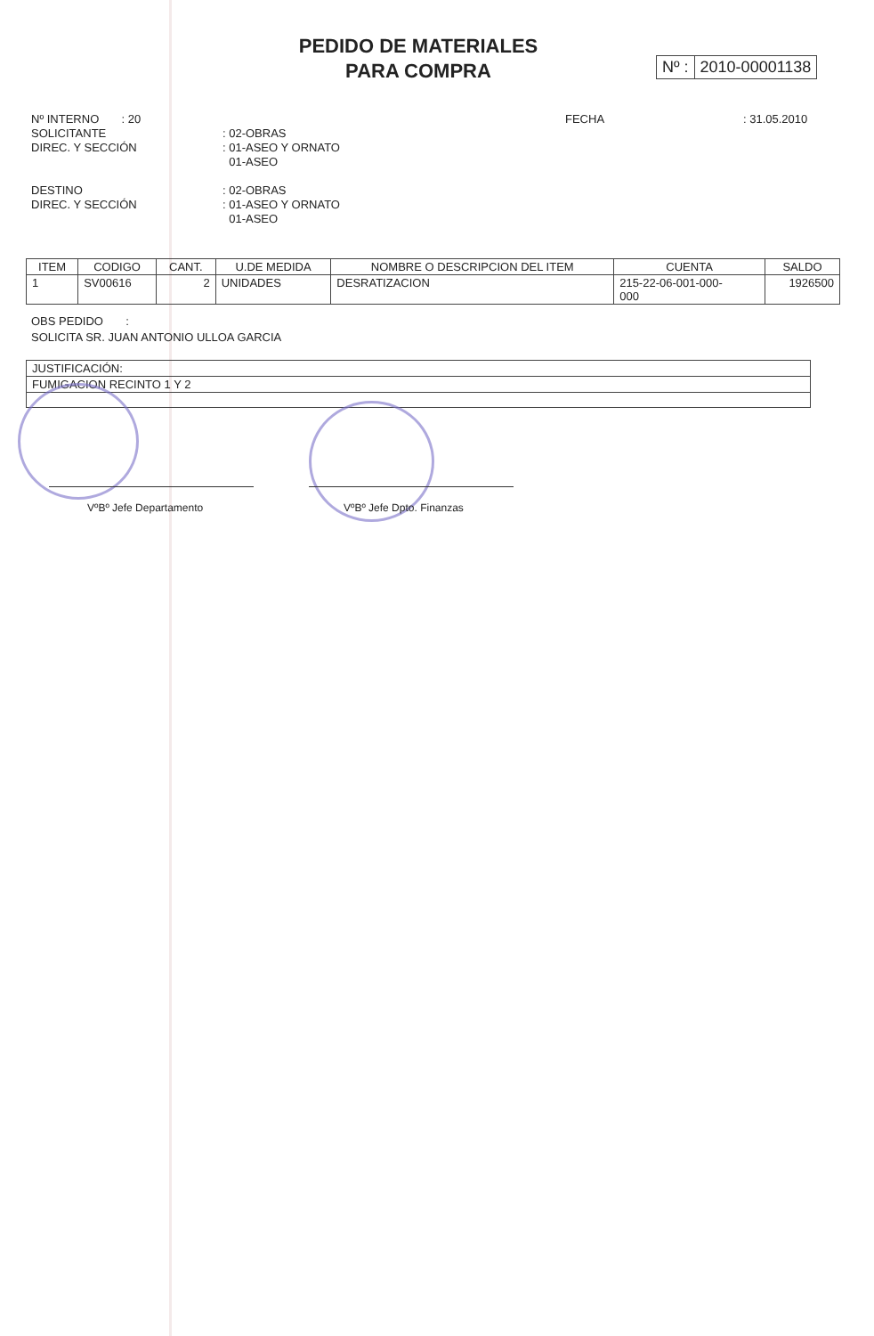PEDIDO DE MATERIALES
PARA COMPRA
Nº : 2010-00001138
Nº INTERNO : 20 FECHA : 31.05.2010
SOLICITANTE : 02-OBRAS
DIREC. Y SECCIÓN : 01-ASEO Y ORNATO
01-ASEO
DESTINO : 02-OBRAS
DIREC. Y SECCIÓN : 01-ASEO Y ORNATO
01-ASEO
| ITEM | CODIGO | CANT. | U.DE MEDIDA | NOMBRE O DESCRIPCION DEL ITEM | CUENTA | SALDO |
| --- | --- | --- | --- | --- | --- | --- |
| 1 | SV00616 | 2 | UNIDADES | DESRATIZACION | 215-22-06-001-000- 000 | 1926500 |
OBS PEDIDO :
SOLICITA SR. JUAN ANTONIO ULLOA GARCIA
| JUSTIFICACIÓN: |
| FUMIGACION RECINTO 1 Y 2 |
VºBº Jefe Departamento VºBº Jefe Dpto. Finanzas